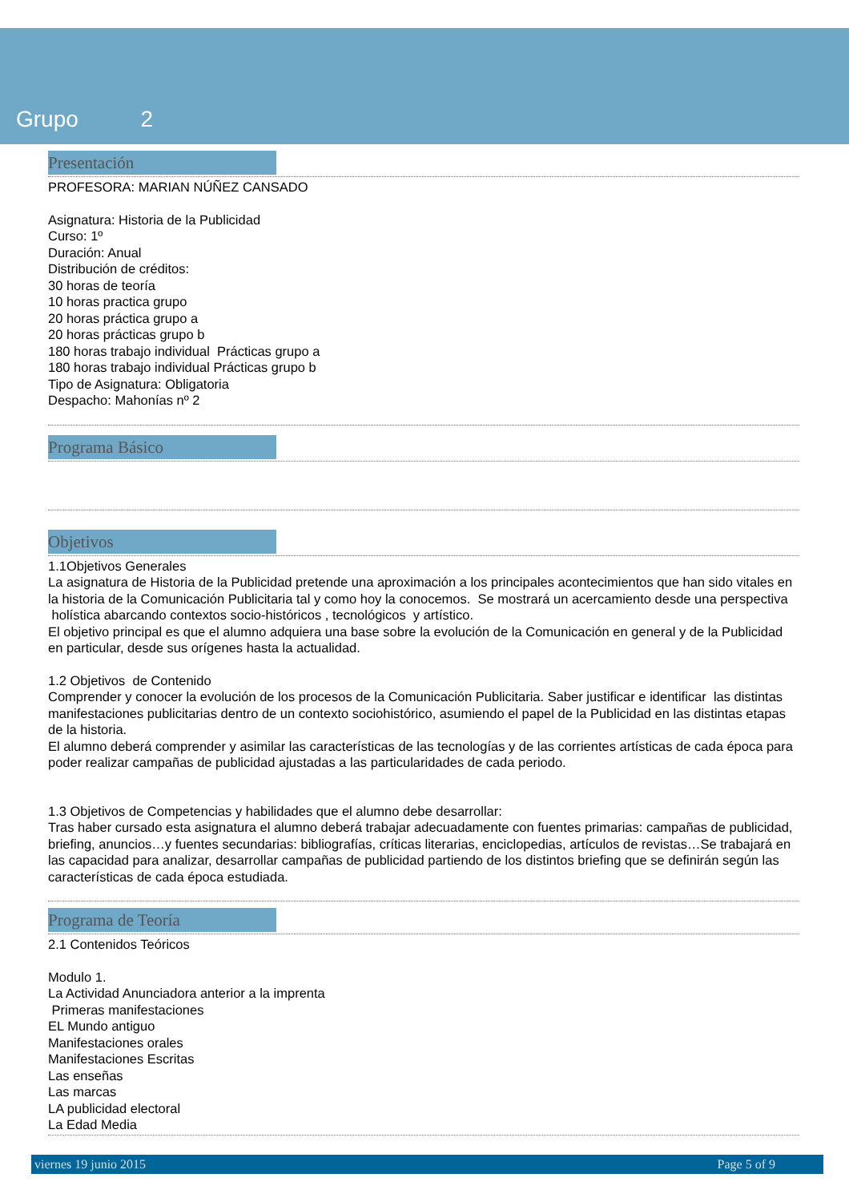Grupo 2
Presentación
PROFESORA: MARIAN NÚÑEZ CANSADO
Asignatura: Historia de la Publicidad
Curso: 1º
Duración: Anual
Distribución de créditos:
30 horas de teoría
10 horas practica grupo
20 horas práctica grupo a
20 horas prácticas grupo b
180 horas trabajo individual Prácticas grupo a
180 horas trabajo individual Prácticas grupo b
Tipo de Asignatura: Obligatoria
Despacho: Mahonías nº 2
Programa Básico
Objetivos
1.1Objetivos Generales
La asignatura de Historia de la Publicidad pretende una aproximación a los principales acontecimientos que han sido vitales en la historia de la Comunicación Publicitaria tal y como hoy la conocemos. Se mostrará un acercamiento desde una perspectiva holística abarcando contextos socio-históricos , tecnológicos y artístico.
El objetivo principal es que el alumno adquiera una base sobre la evolución de la Comunicación en general y de la Publicidad en particular, desde sus orígenes hasta la actualidad.
1.2 Objetivos de Contenido
Comprender y conocer la evolución de los procesos de la Comunicación Publicitaria. Saber justificar e identificar las distintas manifestaciones publicitarias dentro de un contexto sociohistórico, asumiendo el papel de la Publicidad en las distintas etapas de la historia.
El alumno deberá comprender y asimilar las características de las tecnologías y de las corrientes artísticas de cada época para poder realizar campañas de publicidad ajustadas a las particularidades de cada periodo.
1.3 Objetivos de Competencias y habilidades que el alumno debe desarrollar:
Tras haber cursado esta asignatura el alumno deberá trabajar adecuadamente con fuentes primarias: campañas de publicidad, briefing, anuncios…y fuentes secundarias: bibliografías, críticas literarias, enciclopedias, artículos de revistas…Se trabajará en las capacidad para analizar, desarrollar campañas de publicidad partiendo de los distintos briefing que se definirán según las características de cada época estudiada.
Programa de Teoría
2.1 Contenidos Teóricos
Modulo 1.
La Actividad Anunciadora anterior a la imprenta
Primeras manifestaciones
EL Mundo antiguo
Manifestaciones orales
Manifestaciones Escritas
Las enseñas
Las marcas
LA publicidad electoral
La Edad Media
viernes 19 junio 2015 Page 5 of 9